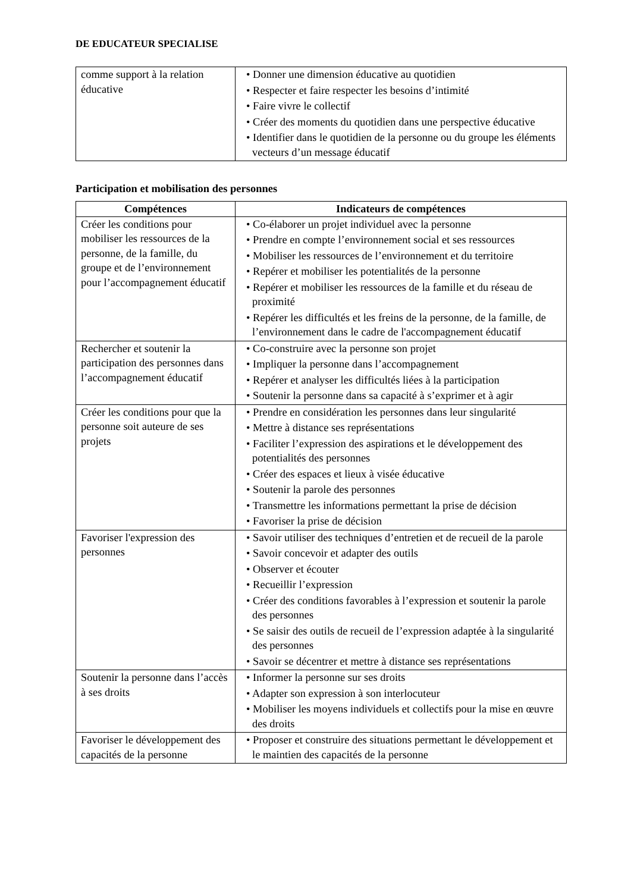DE EDUCATEUR SPECIALISE
| comme support à la relation éducative | • Donner une dimension éducative au quotidien • Respecter et faire respecter les besoins d’intimité • Faire vivre le collectif • Créer des moments du quotidien dans une perspective éducative • Identifier dans le quotidien de la personne ou du groupe les éléments vecteurs d’un message éducatif |
Participation et mobilisation des personnes
| Compétences | Indicateurs de compétences |
| --- | --- |
| Créer les conditions pour mobiliser les ressources de la personne, de la famille, du groupe et de l’environnement pour l’accompagnement éducatif | • Co-élaborer un projet individuel avec la personne • Prendre en compte l’environnement social et ses ressources • Mobiliser les ressources de l’environnement et du territoire • Repérer et mobiliser les potentialités de la personne • Repérer et mobiliser les ressources de la famille et du réseau de proximité • Repérer les difficultés et les freins de la personne, de la famille, de l’environnement dans le cadre de l'accompagnement éducatif |
| Rechercher et soutenir la participation des personnes dans l’accompagnement éducatif | • Co-construire avec la personne son projet • Impliquer la personne dans l’accompagnement • Repérer et analyser les difficultés liées à la participation • Soutenir la personne dans sa capacité à s’exprimer et à agir |
| Créer les conditions pour que la personne soit auteure de ses projets | • Prendre en considération les personnes dans leur singularité • Mettre à distance ses représentations • Faciliter l’expression des aspirations et le développement des potentialités des personnes • Créer des espaces et lieux à visée éducative • Soutenir la parole des personnes • Transmettre les informations permettant la prise de décision • Favoriser la prise de décision |
| Favoriser l'expression des personnes | • Savoir utiliser des techniques d’entretien et de recueil de la parole • Savoir concevoir et adapter des outils • Observer et écouter • Recueillir l’expression • Créer des conditions favorables à l’expression et soutenir la parole des personnes • Se saisir des outils de recueil de l’expression adaptée à la singularité des personnes • Savoir se décentrer et mettre à distance ses représentations |
| Soutenir la personne dans l’accès à ses droits | • Informer la personne sur ses droits • Adapter son expression à son interlocuteur • Mobiliser les moyens individuels et collectifs pour la mise en œuvre des droits |
| Favoriser le développement des capacités de la personne | • Proposer et construire des situations permettant le développement et le maintien des capacités de la personne |